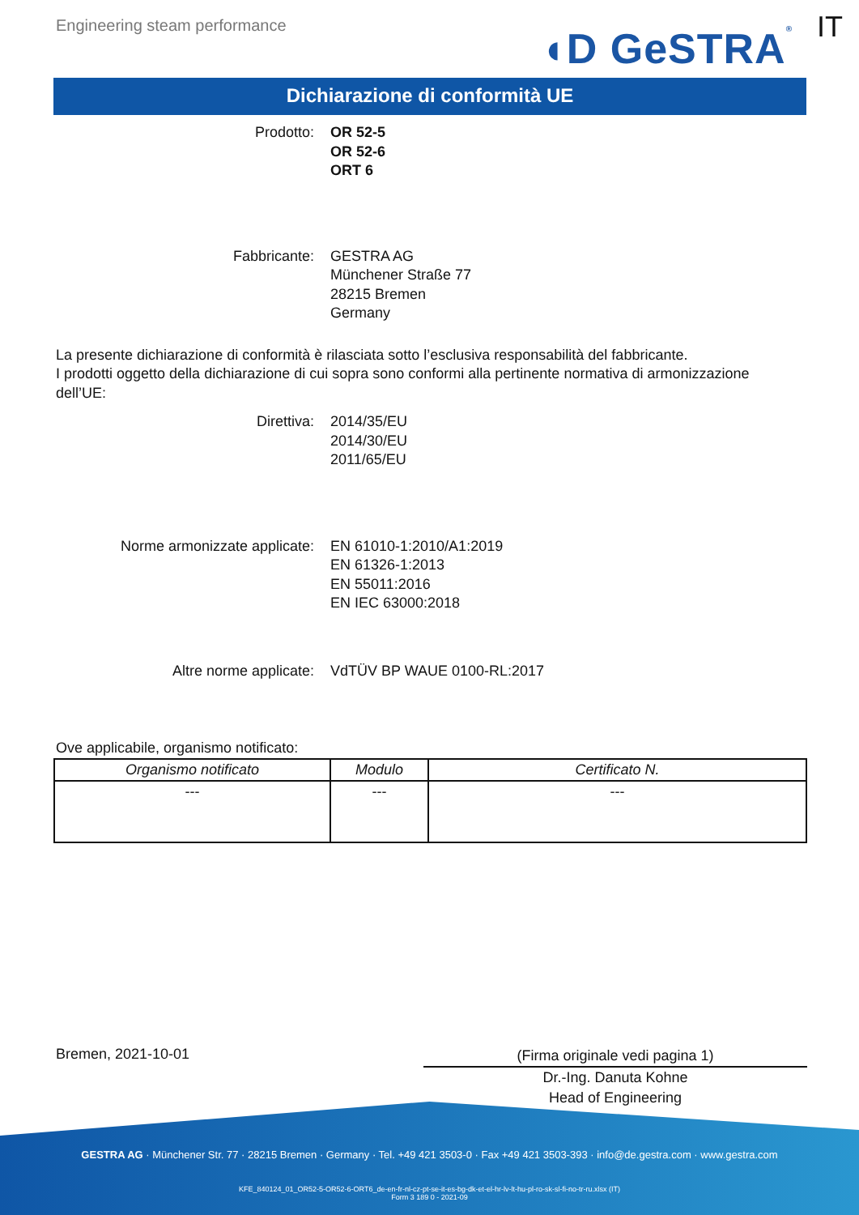Engineering steam performance
◖D GeSTRA ®
IT
Dichiarazione di conformità UE
Prodotto: OR 52-5
OR 52-6
ORT 6
Fabbricante: GESTRA AG
Münchener Straße 77
28215 Bremen
Germany
La presente dichiarazione di conformità è rilasciata sotto l’esclusiva responsabilità del fabbricante.
I prodotti oggetto della dichiarazione di cui sopra sono conformi alla pertinente normativa di armonizzazione dell’UE:
Direttiva: 2014/35/EU
2014/30/EU
2011/65/EU
Norme armonizzate applicate: EN 61010-1:2010/A1:2019
EN 61326-1:2013
EN 55011:2016
EN IEC 63000:2018
Altre norme applicate: VdTÜV BP WAUE 0100-RL:2017
Ove applicabile, organismo notificato:
| Organismo notificato | Modulo | Certificato N. |
| --- | --- | --- |
| --- | --- | --- |
Bremen, 2021-10-01
(Firma originale vedi pagina 1)
Dr.-Ing. Danuta Kohne
Head of Engineering
GESTRA AG · Münchener Str. 77 · 28215 Bremen · Germany · Tel. +49 421 3503-0 · Fax +49 421 3503-393 · info@de.gestra.com · www.gestra.com
KFE_840124_01_OR52-5-OR52-6-ORT6_de-en-fr-nl-cz-pt-se-it-es-bg-dk-et-el-hr-lv-lt-hu-pl-ro-sk-sl-fi-no-tr-ru.xlsx (IT)
Form 3 189 0 - 2021-09